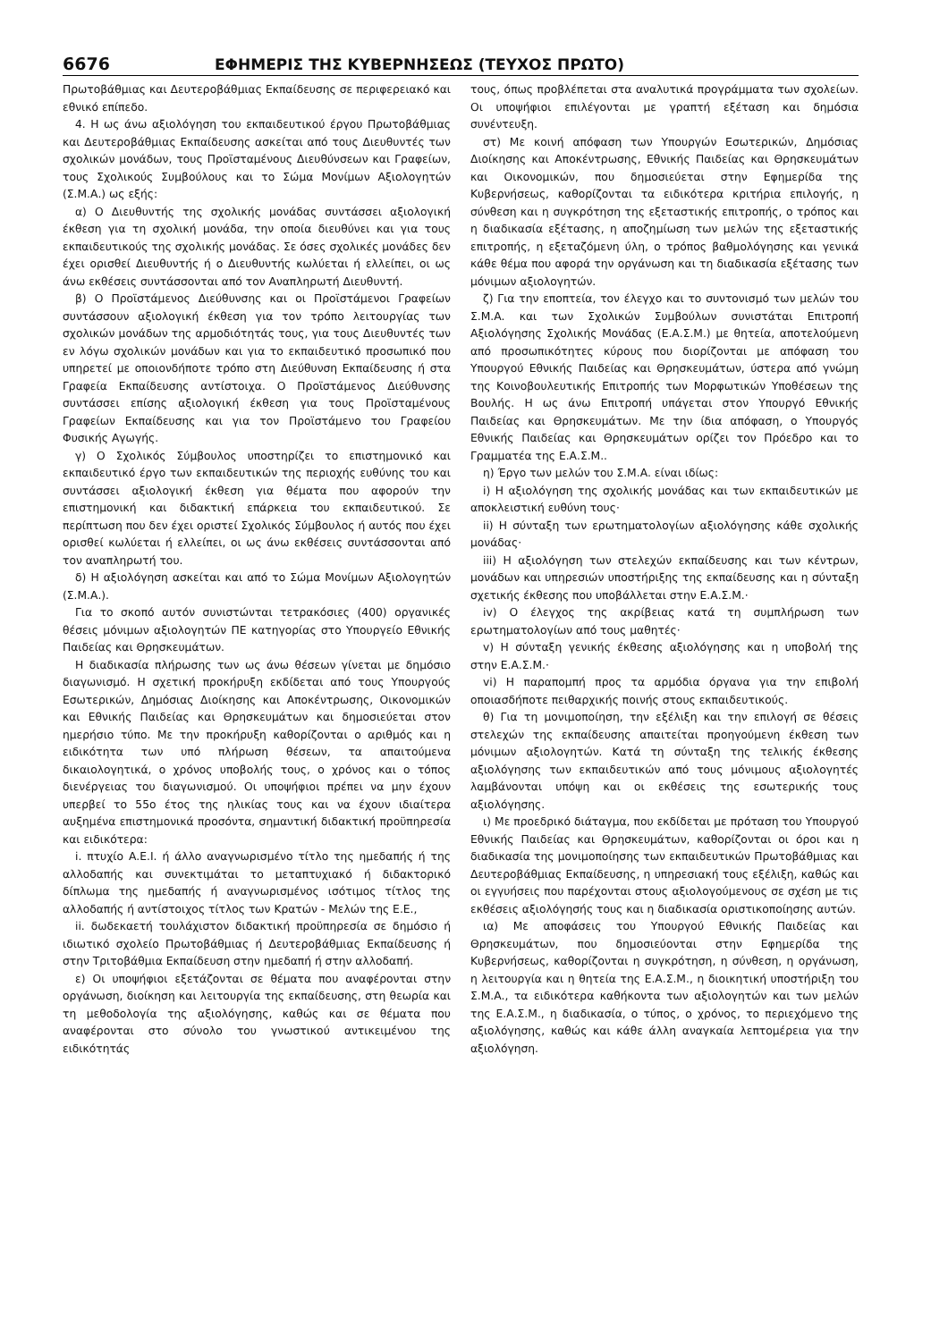6676 ΕΦΗΜΕΡΙΣ ΤΗΣ ΚΥΒΕΡΝΗΣΕΩΣ (ΤΕΥΧΟΣ ΠΡΩΤΟ)
Πρωτοβάθμιας και Δευτεροβάθμιας Εκπαίδευσης σε περιφερειακό και εθνικό επίπεδο.
4. Η ως άνω αξιολόγηση του εκπαιδευτικού έργου Πρωτοβάθμιας και Δευτεροβάθμιας Εκπαίδευσης ασκείται από τους Διευθυντές των σχολικών μονάδων, τους Προϊσταμένους Διευθύνσεων και Γραφείων, τους Σχολικούς Συμβούλους και το Σώμα Μονίμων Αξιολογητών (Σ.Μ.Α.) ως εξής:
α) Ο Διευθυντής της σχολικής μονάδας συντάσσει αξιολογική έκθεση για τη σχολική μονάδα, την οποία διευθύνει και για τους εκπαιδευτικούς της σχολικής μονάδας. Σε όσες σχολικές μονάδες δεν έχει ορισθεί Διευθυντής ή ο Διευθυντής κωλύεται ή ελλείπει, οι ως άνω εκθέσεις συντάσσονται από τον Αναπληρωτή Διευθυντή.
β) Ο Προϊστάμενος Διεύθυνσης και οι Προϊστάμενοι Γραφείων συντάσσουν αξιολογική έκθεση για τον τρόπο λειτουργίας των σχολικών μονάδων της αρμοδιότητάς τους, για τους Διευθυντές των εν λόγω σχολικών μονάδων και για το εκπαιδευτικό προσωπικό που υπηρετεί με οποιονδήποτε τρόπο στη Διεύθυνση Εκπαίδευσης ή στα Γραφεία Εκπαίδευσης αντίστοιχα. Ο Προϊστάμενος Διεύθυνσης συντάσσει επίσης αξιολογική έκθεση για τους Προϊσταμένους Γραφείων Εκπαίδευσης και για τον Προϊστάμενο του Γραφείου Φυσικής Αγωγής.
γ) Ο Σχολικός Σύμβουλος υποστηρίζει το επιστημονικό και εκπαιδευτικό έργο των εκπαιδευτικών της περιοχής ευθύνης του και συντάσσει αξιολογική έκθεση για θέματα που αφορούν την επιστημονική και διδακτική επάρκεια του εκπαιδευτικού. Σε περίπτωση που δεν έχει οριστεί Σχολικός Σύμβουλος ή αυτός που έχει ορισθεί κωλύεται ή ελλείπει, οι ως άνω εκθέσεις συντάσσονται από τον αναπληρωτή του.
δ) Η αξιολόγηση ασκείται και από το Σώμα Μονίμων Αξιολογητών (Σ.Μ.Α.).
Για το σκοπό αυτόν συνιστώνται τετρακόσιες (400) οργανικές θέσεις μόνιμων αξιολογητών ΠΕ κατηγορίας στο Υπουργείο Εθνικής Παιδείας και Θρησκευμάτων.
Η διαδικασία πλήρωσης των ως άνω θέσεων γίνεται με δημόσιο διαγωνισμό. Η σχετική προκήρυξη εκδίδεται από τους Υπουργούς Εσωτερικών, Δημόσιας Διοίκησης και Αποκέντρωσης, Οικονομικών και Εθνικής Παιδείας και Θρησκευμάτων και δημοσιεύεται στον ημερήσιο τύπο. Με την προκήρυξη καθορίζονται ο αριθμός και η ειδικότητα των υπό πλήρωση θέσεων, τα απαιτούμενα δικαιολογητικά, ο χρόνος υποβολής τους, ο χρόνος και ο τόπος διενέργειας του διαγωνισμού. Οι υποψήφιοι πρέπει να μην έχουν υπερβεί το 55ο έτος της ηλικίας τους και να έχουν ιδιαίτερα αυξημένα επιστημονικά προσόντα, σημαντική διδακτική προϋπηρεσία και ειδικότερα:
i. πτυχίο Α.Ε.Ι. ή άλλο αναγνωρισμένο τίτλο της ημεδαπής ή της αλλοδαπής και συνεκτιμάται το μεταπτυχιακό ή διδακτορικό δίπλωμα της ημεδαπής ή αναγνωρισμένος ισότιμος τίτλος της αλλοδαπής ή αντίστοιχος τίτλος των Κρατών - Μελών της Ε.Ε.,
ii. δωδεκαετή τουλάχιστον διδακτική προϋπηρεσία σε δημόσιο ή ιδιωτικό σχολείο Πρωτοβάθμιας ή Δευτεροβάθμιας Εκπαίδευσης ή στην Τριτοβάθμια Εκπαίδευση στην ημεδαπή ή στην αλλοδαπή.
ε) Οι υποψήφιοι εξετάζονται σε θέματα που αναφέρονται στην οργάνωση, διοίκηση και λειτουργία της εκπαίδευσης, στη θεωρία και τη μεθοδολογία της αξιολόγησης, καθώς και σε θέματα που αναφέρονται στο σύνολο του γνωστικού αντικειμένου της ειδικότητάς
τους, όπως προβλέπεται στα αναλυτικά προγράμματα των σχολείων. Οι υποψήφιοι επιλέγονται με γραπτή εξέταση και δημόσια συνέντευξη.
στ) Με κοινή απόφαση των Υπουργών Εσωτερικών, Δημόσιας Διοίκησης και Αποκέντρωσης, Εθνικής Παιδείας και Θρησκευμάτων και Οικονομικών, που δημοσιεύεται στην Εφημερίδα της Κυβερνήσεως, καθορίζονται τα ειδικότερα κριτήρια επιλογής, η σύνθεση και η συγκρότηση της εξεταστικής επιτροπής, ο τρόπος και η διαδικασία εξέτασης, η αποζημίωση των μελών της εξεταστικής επιτροπής, η εξεταζόμενη ύλη, ο τρόπος βαθμολόγησης και γενικά κάθε θέμα που αφορά την οργάνωση και τη διαδικασία εξέτασης των μόνιμων αξιολογητών.
ζ) Για την εποπτεία, τον έλεγχο και το συντονισμό των μελών του Σ.Μ.Α. και των Σχολικών Συμβούλων συνιστάται Επιτροπή Αξιολόγησης Σχολικής Μονάδας (Ε.Α.Σ.Μ.) με θητεία, αποτελούμενη από προσωπικότητες κύρους που διορίζονται με απόφαση του Υπουργού Εθνικής Παιδείας και Θρησκευμάτων, ύστερα από γνώμη της Κοινοβουλευτικής Επιτροπής των Μορφωτικών Υποθέσεων της Βουλής. Η ως άνω Επιτροπή υπάγεται στον Υπουργό Εθνικής Παιδείας και Θρησκευμάτων. Με την ίδια απόφαση, ο Υπουργός Εθνικής Παιδείας και Θρησκευμάτων ορίζει τον Πρόεδρο και το Γραμματέα της Ε.Α.Σ.Μ..
η) Έργο των μελών του Σ.Μ.Α. είναι ιδίως:
i) Η αξιολόγηση της σχολικής μονάδας και των εκπαιδευτικών με αποκλειστική ευθύνη τους·
ii) Η σύνταξη των ερωτηματολογίων αξιολόγησης κάθε σχολικής μονάδας·
iii) Η αξιολόγηση των στελεχών εκπαίδευσης και των κέντρων, μονάδων και υπηρεσιών υποστήριξης της εκπαίδευσης και η σύνταξη σχετικής έκθεσης που υποβάλλεται στην Ε.Α.Σ.Μ.·
iv) Ο έλεγχος της ακρίβειας κατά τη συμπλήρωση των ερωτηματολογίων από τους μαθητές·
v) Η σύνταξη γενικής έκθεσης αξιολόγησης και η υποβολή της στην Ε.Α.Σ.Μ.·
vi) Η παραπομπή προς τα αρμόδια όργανα για την επιβολή οποιασδήποτε πειθαρχικής ποινής στους εκπαιδευτικούς.
θ) Για τη μονιμοποίηση, την εξέλιξη και την επιλογή σε θέσεις στελεχών της εκπαίδευσης απαιτείται προηγούμενη έκθεση των μόνιμων αξιολογητών. Κατά τη σύνταξη της τελικής έκθεσης αξιολόγησης των εκπαιδευτικών από τους μόνιμους αξιολογητές λαμβάνονται υπόψη και οι εκθέσεις της εσωτερικής τους αξιολόγησης.
ι) Με προεδρικό διάταγμα, που εκδίδεται με πρόταση του Υπουργού Εθνικής Παιδείας και Θρησκευμάτων, καθορίζονται οι όροι και η διαδικασία της μονιμοποίησης των εκπαιδευτικών Πρωτοβάθμιας και Δευτεροβάθμιας Εκπαίδευσης, η υπηρεσιακή τους εξέλιξη, καθώς και οι εγγυήσεις που παρέχονται στους αξιολογούμενους σε σχέση με τις εκθέσεις αξιολόγησής τους και η διαδικασία οριστικοποίησης αυτών.
ια) Με αποφάσεις του Υπουργού Εθνικής Παιδείας και Θρησκευμάτων, που δημοσιεύονται στην Εφημερίδα της Κυβερνήσεως, καθορίζονται η συγκρότηση, η σύνθεση, η οργάνωση, η λειτουργία και η θητεία της Ε.Α.Σ.Μ., η διοικητική υποστήριξη του Σ.Μ.Α., τα ειδικότερα καθήκοντα των αξιολογητών και των μελών της Ε.Α.Σ.Μ., η διαδικασία, ο τύπος, ο χρόνος, το περιεχόμενο της αξιολόγησης, καθώς και κάθε άλλη αναγκαία λεπτομέρεια για την αξιολόγηση.